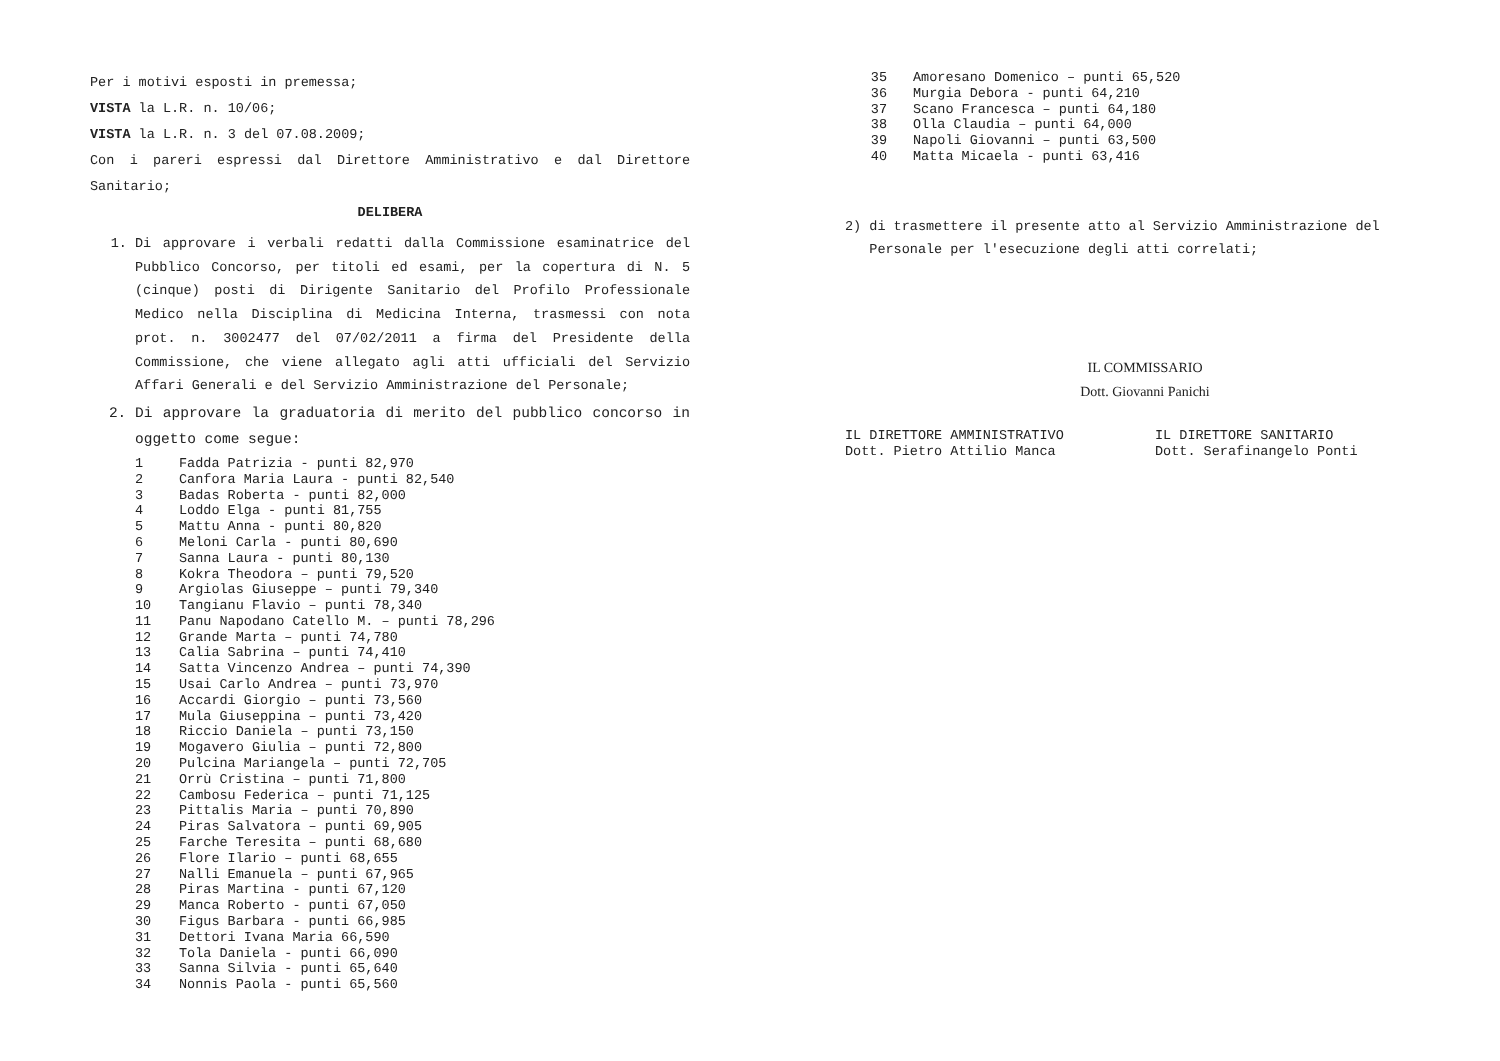Per i motivi esposti in premessa;
VISTA la L.R. n. 10/06;
VISTA la L.R. n. 3 del 07.08.2009;
Con i pareri espressi dal Direttore Amministrativo e dal Direttore Sanitario;
DELIBERA
1. Di approvare i verbali redatti dalla Commissione esaminatrice del Pubblico Concorso, per titoli ed esami, per la copertura di N. 5 (cinque) posti di Dirigente Sanitario del Profilo Professionale Medico nella Disciplina di Medicina Interna, trasmessi con nota prot. n. 3002477 del 07/02/2011 a firma del Presidente della Commissione, che viene allegato agli atti ufficiali del Servizio Affari Generali e del Servizio Amministrazione del Personale;
2. Di approvare la graduatoria di merito del pubblico concorso in oggetto come segue:
1 Fadda Patrizia - punti 82,970
2 Canfora Maria Laura - punti 82,540
3 Badas Roberta - punti 82,000
4 Loddo Elga - punti 81,755
5 Mattu Anna - punti 80,820
6 Meloni Carla - punti 80,690
7 Sanna Laura - punti 80,130
8 Kokra Theodora – punti 79,520
9 Argiolas Giuseppe – punti 79,340
10 Tangianu Flavio – punti 78,340
11 Panu Napodano Catello M. – punti 78,296
12 Grande Marta – punti 74,780
13 Calia Sabrina – punti 74,410
14 Satta Vincenzo Andrea – punti 74,390
15 Usai Carlo Andrea – punti 73,970
16 Accardi Giorgio – punti 73,560
17 Mula Giuseppina – punti 73,420
18 Riccio Daniela – punti 73,150
19 Mogavero Giulia – punti 72,800
20 Pulcina Mariangela – punti 72,705
21 Orrù Cristina – punti 71,800
22 Cambosu Federica – punti 71,125
23 Pittalis Maria – punti 70,890
24 Piras Salvatora – punti 69,905
25 Farche Teresita – punti 68,680
26 Flore Ilario – punti 68,655
27 Nalli Emanuela – punti 67,965
28 Piras Martina - punti 67,120
29 Manca Roberto - punti 67,050
30 Figus Barbara - punti 66,985
31 Dettori Ivana Maria 66,590
32 Tola Daniela - punti 66,090
33 Sanna Silvia - punti 65,640
34 Nonnis Paola - punti 65,560
35 Amoresano Domenico – punti 65,520
36 Murgia Debora - punti 64,210
37 Scano Francesca – punti 64,180
38 Olla Claudia – punti 64,000
39 Napoli Giovanni – punti 63,500
40 Matta Micaela - punti 63,416
2) di trasmettere il presente atto al Servizio Amministrazione del
Personale per l'esecuzione degli atti correlati;
IL COMMISSARIO
Dott. Giovanni Panichi
IL DIRETTORE AMMINISTRATIVO
Dott. Pietro Attilio Manca
IL DIRETTORE SANITARIO
Dott. Serafinangelo Ponti